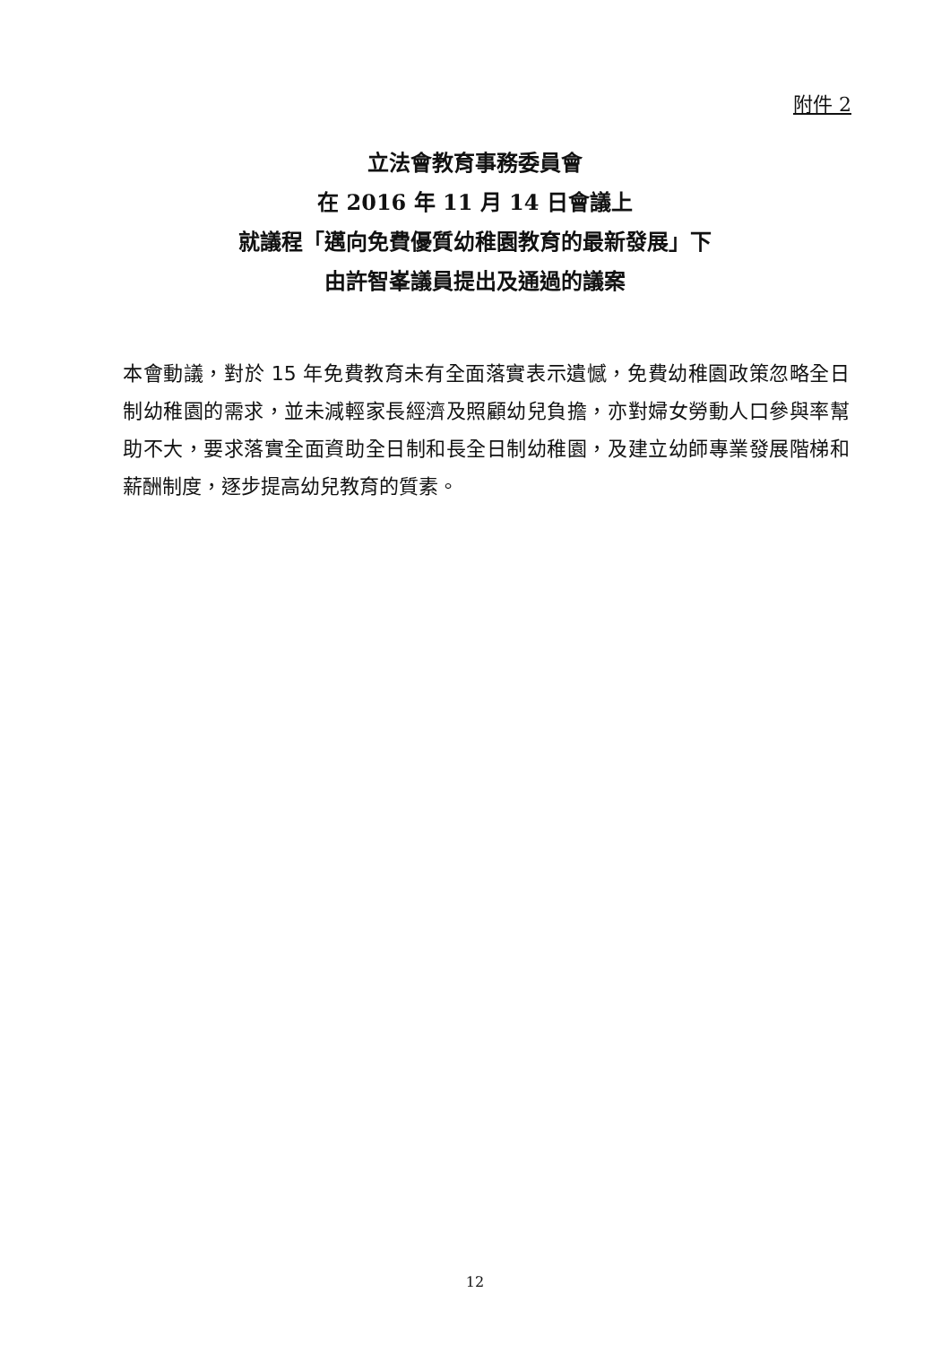附件 2
立法會教育事務委員會
在 2016 年 11 月 14 日會議上
就議程「邁向免費優質幼稚園教育的最新發展」下
由許智峯議員提出及通過的議案
本會動議，對於 15 年免費教育未有全面落實表示遺憾，免費幼稚園政策忽略全日制幼稚園的需求，並未減輕家長經濟及照顧幼兒負擔，亦對婦女勞動人口參與率幫助不大，要求落實全面資助全日制和長全日制幼稚園，及建立幼師專業發展階梯和薪酬制度，逐步提高幼兒教育的質素。
12